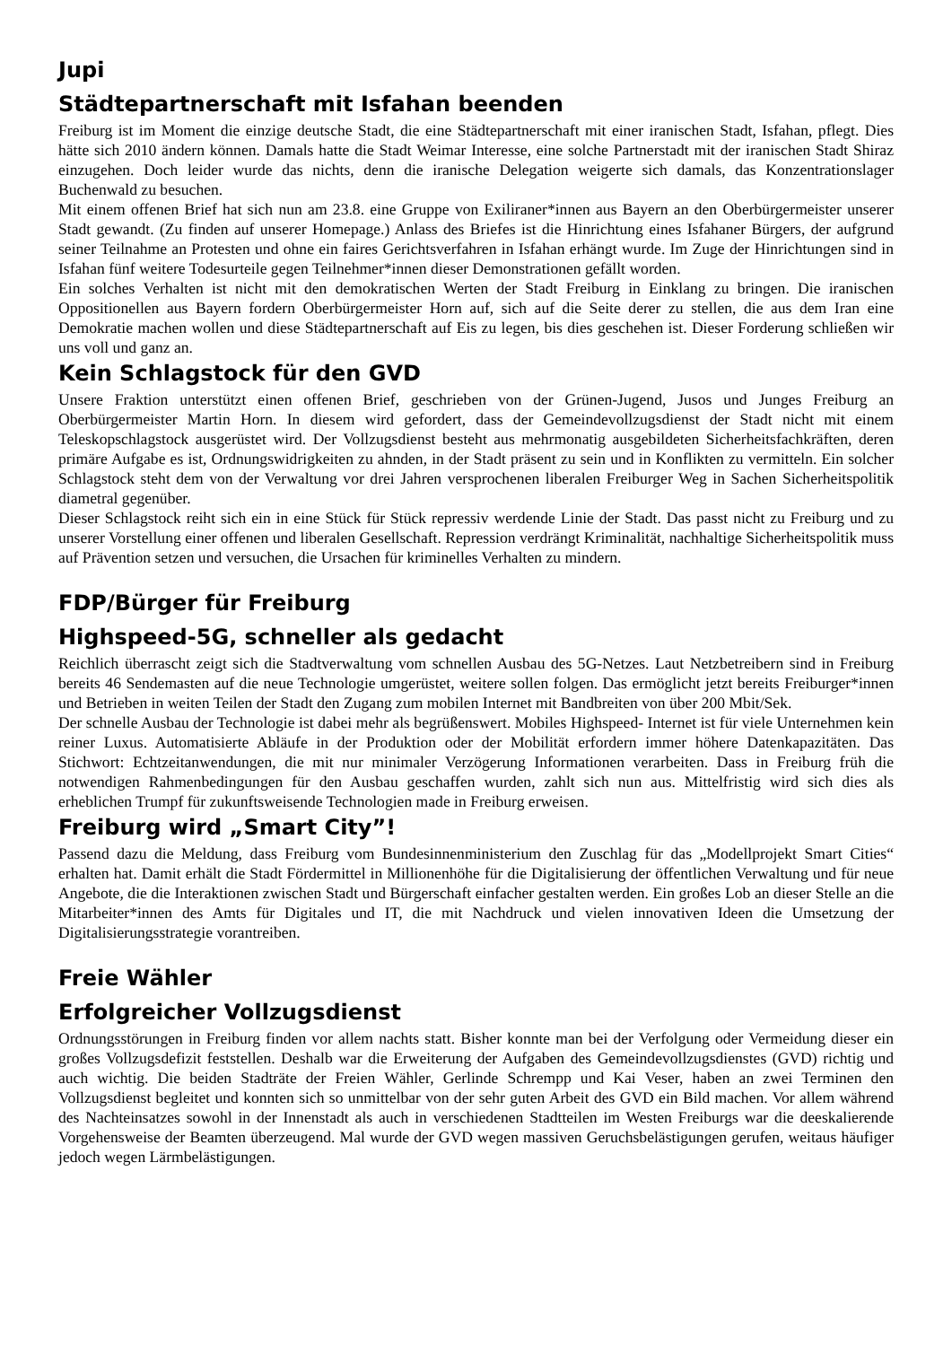Jupi
Städtepartnerschaft mit Isfahan beenden
Freiburg ist im Moment die einzige deutsche Stadt, die eine Städtepartnerschaft mit einer iranischen Stadt, Isfahan, pflegt. Dies hätte sich 2010 ändern können. Damals hatte die Stadt Weimar Interesse, eine solche Partnerstadt mit der iranischen Stadt Shiraz einzugehen. Doch leider wurde das nichts, denn die iranische Delegation weigerte sich damals, das Konzentrationslager Buchenwald zu besuchen.
Mit einem offenen Brief hat sich nun am 23.8. eine Gruppe von Exiliraner*innen aus Bayern an den Oberbürgermeister unserer Stadt gewandt. (Zu finden auf unserer Homepage.) Anlass des Briefes ist die Hinrichtung eines Isfahaner Bürgers, der aufgrund seiner Teilnahme an Protesten und ohne ein faires Gerichtsverfahren in Isfahan erhängt wurde. Im Zuge der Hinrichtungen sind in Isfahan fünf weitere Todesurteile gegen Teilnehmer*innen dieser Demonstrationen gefällt worden.
Ein solches Verhalten ist nicht mit den demokratischen Werten der Stadt Freiburg in Einklang zu bringen. Die iranischen Oppositionellen aus Bayern fordern Oberbürgermeister Horn auf, sich auf die Seite derer zu stellen, die aus dem Iran eine Demokratie machen wollen und diese Städtepartnerschaft auf Eis zu legen, bis dies geschehen ist. Dieser Forderung schließen wir uns voll und ganz an.
Kein Schlagstock für den GVD
Unsere Fraktion unterstützt einen offenen Brief, geschrieben von der Grünen-Jugend, Jusos und Junges Freiburg an Oberbürgermeister Martin Horn. In diesem wird gefordert, dass der Gemeindevollzugsdienst der Stadt nicht mit einem Teleskopschlagstock ausgerüstet wird. Der Vollzugsdienst besteht aus mehrmonatig ausgebildeten Sicherheitsfachkräften, deren primäre Aufgabe es ist, Ordnungswidrigkeiten zu ahnden, in der Stadt präsent zu sein und in Konflikten zu vermitteln. Ein solcher Schlagstock steht dem von der Verwaltung vor drei Jahren versprochenen liberalen Freiburger Weg in Sachen Sicherheitspolitik diametral gegenüber.
Dieser Schlagstock reiht sich ein in eine Stück für Stück repressiv werdende Linie der Stadt. Das passt nicht zu Freiburg und zu unserer Vorstellung einer offenen und liberalen Gesellschaft. Repression verdrängt Kriminalität, nachhaltige Sicherheitspolitik muss auf Prävention setzen und versuchen, die Ursachen für kriminelles Verhalten zu mindern.
FDP/Bürger für Freiburg
Highspeed-5G, schneller als gedacht
Reichlich überrascht zeigt sich die Stadtverwaltung vom schnellen Ausbau des 5G-Netzes. Laut Netzbetreibern sind in Freiburg bereits 46 Sendemasten auf die neue Technologie umgerüstet, weitere sollen folgen. Das ermöglicht jetzt bereits Freiburger*innen und Betrieben in weiten Teilen der Stadt den Zugang zum mobilen Internet mit Bandbreiten von über 200 Mbit/Sek.
Der schnelle Ausbau der Technologie ist dabei mehr als begrüßenswert. Mobiles Highspeed- Internet ist für viele Unternehmen kein reiner Luxus. Automatisierte Abläufe in der Produktion oder der Mobilität erfordern immer höhere Datenkapazitäten. Das Stichwort: Echtzeitanwendungen, die mit nur minimaler Verzögerung Informationen verarbeiten. Dass in Freiburg früh die notwendigen Rahmenbedingungen für den Ausbau geschaffen wurden, zahlt sich nun aus. Mittelfristig wird sich dies als erheblichen Trumpf für zukunftsweisende Technologien made in Freiburg erweisen.
Freiburg wird „Smart City”!
Passend dazu die Meldung, dass Freiburg vom Bundesinnenministerium den Zuschlag für das „Modellprojekt Smart Cities“ erhalten hat. Damit erhält die Stadt Fördermittel in Millionenhöhe für die Digitalisierung der öffentlichen Verwaltung und für neue Angebote, die die Interaktionen zwischen Stadt und Bürgerschaft einfacher gestalten werden. Ein großes Lob an dieser Stelle an die Mitarbeiter*innen des Amts für Digitales und IT, die mit Nachdruck und vielen innovativen Ideen die Umsetzung der Digitalisierungsstrategie vorantreiben.
Freie Wähler
Erfolgreicher Vollzugsdienst
Ordnungsstörungen in Freiburg finden vor allem nachts statt. Bisher konnte man bei der Verfolgung oder Vermeidung dieser ein großes Vollzugsdefizit feststellen. Deshalb war die Erweiterung der Aufgaben des Gemeindevollzugsdienstes (GVD) richtig und auch wichtig. Die beiden Stadträte der Freien Wähler, Gerlinde Schrempp und Kai Veser, haben an zwei Terminen den Vollzugsdienst begleitet und konnten sich so unmittelbar von der sehr guten Arbeit des GVD ein Bild machen. Vor allem während des Nachteinsatzes sowohl in der Innenstadt als auch in verschiedenen Stadtteilen im Westen Freiburgs war die deeskalierende Vorgehensweise der Beamten überzeugend. Mal wurde der GVD wegen massiven Geruchsbelästigungen gerufen, weitaus häufiger jedoch wegen Lärmbelästigungen.